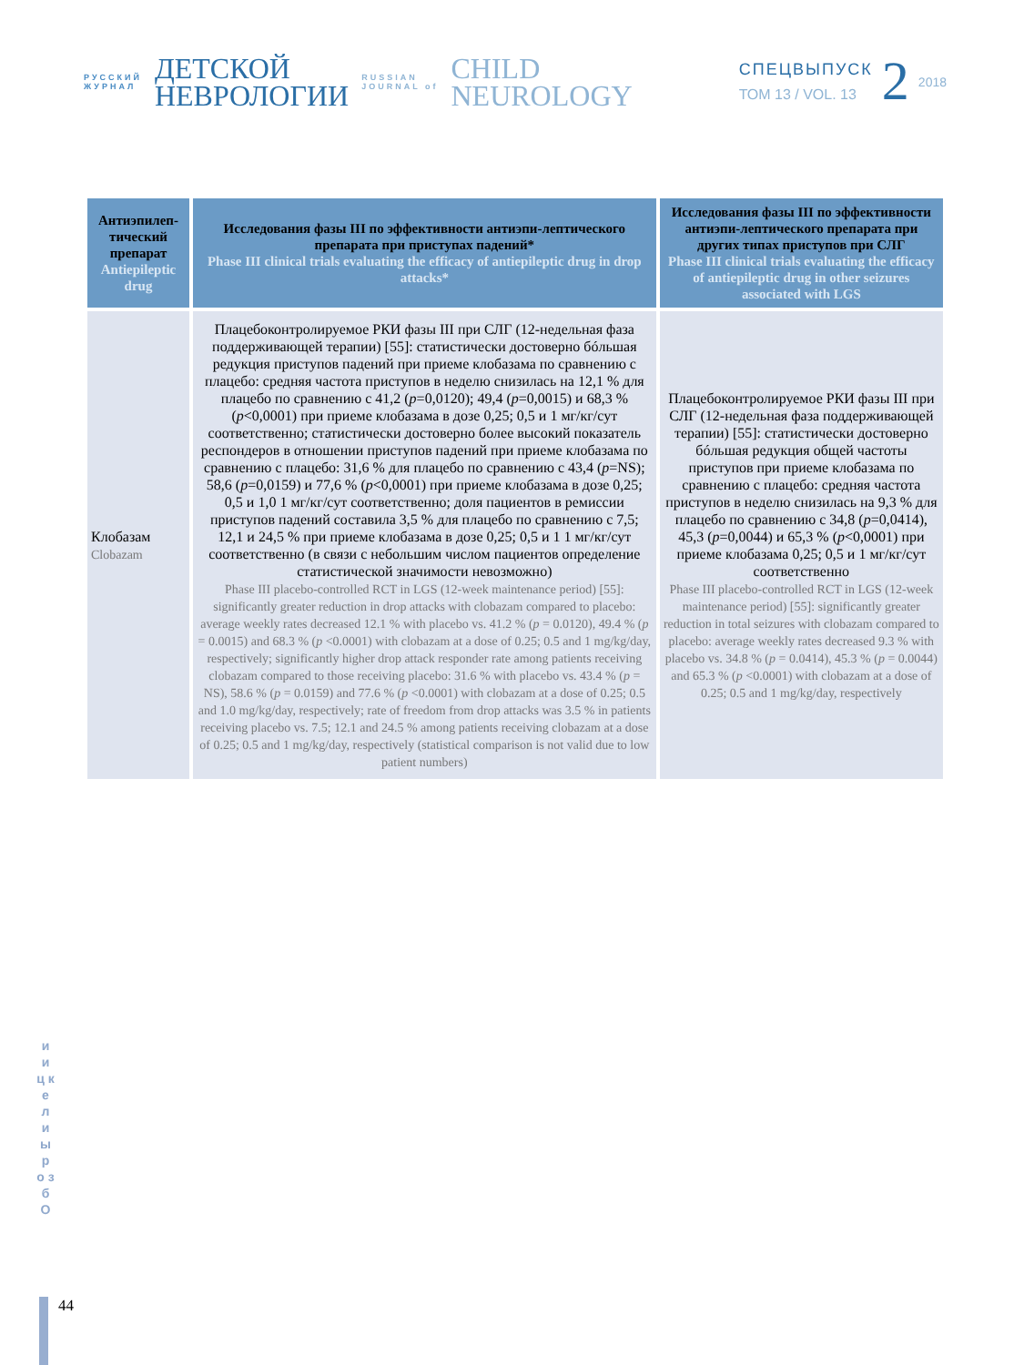РУССКИЙ
ЖУРНАЛ
ДЕТСКОЙ
НЕВРОЛОГИИ
RUSSIAN
JOURNAL of
CHILD
NEUROLOGY
СПЕЦВЫПУСК
ТОМ 13 / VOL. 13
2
2018
| Антиэпилеп-тический препарат Antiepileptic drug | Исследования фазы III по эффективности антиэпи-лептического препарата при приступах падений* Phase III clinical trials evaluating the efficacy of antiepileptic drug in drop attacks* | Исследования фазы III по эффективности антиэпи-лептического препарата при других типах приступов при СЛГ Phase III clinical trials evaluating the efficacy of antiepileptic drug in other seizures associated with LGS |
| --- | --- | --- |
| Клобазам Clobazam | Плацебоконтролируемое РКИ фазы III при СЛГ (12-недельная фаза поддерживающей терапии) [55]: статистически достоверно бóльшая редукция приступов падений при приеме клобазама по сравнению с плацебо: средняя частота приступов в неделю снизилась на 12,1 % для плацебо по сравнению с 41,2 ( p =0,0120); 49,4 ( p =0,0015) и 68,3 % ( p <0,0001) при приеме клобазама в дозе 0,25; 0,5 и 1 мг/кг/сут соответственно; статистически достоверно более высокий показатель респондеров в отношении приступов падений при приеме клобазама по сравнению с плацебо: 31,6 % для плацебо по сравнению с 43,4 ( p =NS); 58,6 ( p =0,0159) и 77,6 % ( p <0,0001) при приеме клобазама в дозе 0,25; 0,5 и 1,0 1 мг/кг/сут соответственно; доля пациентов в ремиссии приступов падений составила 3,5 % для плацебо по сравнению с 7,5; 12,1 и 24,5 % при приеме клобазама в дозе 0,25; 0,5 и 1 1 мг/кг/сут соответственно (в связи с небольшим числом пациентов определение статистической значимости невозможно) Phase III placebo-controlled RCT in LGS (12-week maintenance period) [55]: significantly greater reduction in drop attacks with clobazam compared to placebo: average weekly rates decreased 12.1 % with placebo vs. 41.2 % ( p = 0.0120), 49.4 % ( p = 0.0015) and 68.3 % ( p <0.0001) with clobazam at a dose of 0.25; 0.5 and 1 mg/kg/day, respectively; significantly higher drop attack responder rate among patients receiving clobazam compared to those receiving placebo: 31.6 % with placebo vs. 43.4 % ( p = NS), 58.6 % ( p = 0.0159) and 77.6 % ( p <0.0001) with clobazam at a dose of 0.25; 0.5 and 1.0 mg/kg/day, respectively; rate of freedom from drop attacks was 3.5 % in patients receiving placebo vs. 7.5; 12.1 and 24.5 % among patients receiving clobazam at a dose of 0.25; 0.5 and 1 mg/kg/day, respectively (statistical comparison is not valid due to low patient numbers) | Плацебоконтролируемое РКИ фазы III при СЛГ (12-недельная фаза поддерживающей терапии) [55]: статистически достоверно бóльшая редукция общей частоты приступов при приеме клобазама по сравнению с плацебо: средняя частота приступов в неделю снизилась на 9,3 % для плацебо по сравнению с 34,8 ( p =0,0414), 45,3 ( p =0,0044) и 65,3 % ( p <0,0001) при приеме клобазама 0,25; 0,5 и 1 мг/кг/сут соответственно Phase III placebo-controlled RCT in LGS (12-week maintenance period) [55]: significantly greater reduction in total seizures with clobazam compared to placebo: average weekly rates decreased 9.3 % with placebo vs. 34.8 % ( p = 0.0414), 45.3 % ( p = 0.0044) and 65.3 % ( p <0.0001) with clobazam at a dose of 0.25; 0.5 and 1 mg/kg/day, respectively |
и и ц к е л и ы р о з б О
44